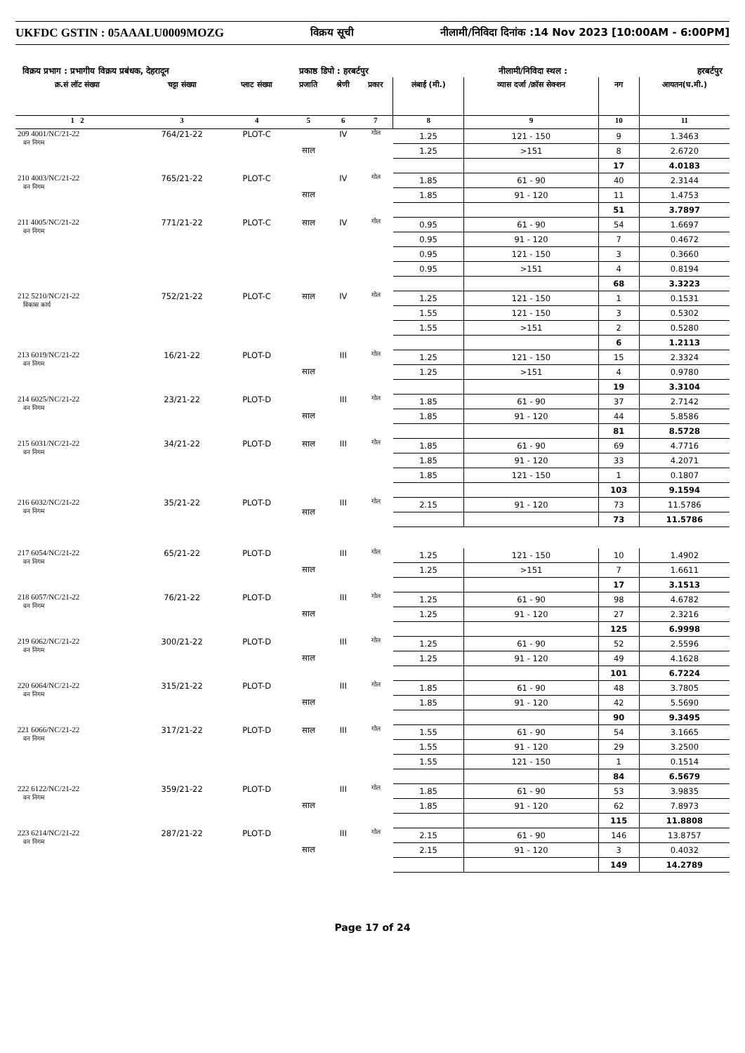UKFDC GSTIN : 05AAALU0009MOZG विक्रय सूची नीलामी/निविदा दिनांक :14 Nov 2023 [10:00AM - 6:00PM]
विक्रय प्रभाग : प्रभागीय विक्रय प्रबंधक, देहरादून प्रकाष्ठ डिपो : हरबर्टपुर नीलामी/निविदा स्थल : हरबर्टपुर
| क्र.सं लॉट संख्या | चट्टा संख्या | प्लाट संख्या | प्रजाति | श्रेणी | प्रकार | लंबाई (मी.) | व्यास दर्जा /क्रॉस सेक्शन | नग | आयतन(घ.मी.) |
| --- | --- | --- | --- | --- | --- | --- | --- | --- | --- |
| 1 2 | 3 | 4 | 5 | 6 | 7 | 8 | 9 | 10 | 11 |
| 209 4001/NC/21-22 वन निगम | 764/21-22 | PLOT-C | साल | IV | गोल | 1.25 | 121 - 150 | 9 | 1.3463 |
| | | | | | | 1.25 | >151 | 8 | 2.6720 |
| | | | | | | | | 17 | 4.0183 |
| 210 4003/NC/21-22 वन निगम | 765/21-22 | PLOT-C | साल | IV | गोल | 1.85 | 61 - 90 | 40 | 2.3144 |
| | | | | | | 1.85 | 91 - 120 | 11 | 1.4753 |
| | | | | | | | | 51 | 3.7897 |
| 211 4005/NC/21-22 वन निगम | 771/21-22 | PLOT-C | साल | IV | गोल | 0.95 | 61 - 90 | 54 | 1.6697 |
| | | | | | | 0.95 | 91 - 120 | 7 | 0.4672 |
| | | | | | | 0.95 | 121 - 150 | 3 | 0.3660 |
| | | | | | | 0.95 | >151 | 4 | 0.8194 |
| | | | | | | | | 68 | 3.3223 |
| 212 5210/NC/21-22 विकास कार्य | 752/21-22 | PLOT-C | साल | IV | गोल | 1.25 | 121 - 150 | 1 | 0.1531 |
| | | | | | | 1.55 | 121 - 150 | 3 | 0.5302 |
| | | | | | | 1.55 | >151 | 2 | 0.5280 |
| | | | | | | | | 6 | 1.2113 |
| 213 6019/NC/21-22 वन निगम | 16/21-22 | PLOT-D | साल | III | गोल | 1.25 | 121 - 150 | 15 | 2.3324 |
| | | | | | | 1.25 | >151 | 4 | 0.9780 |
| | | | | | | | | 19 | 3.3104 |
| 214 6025/NC/21-22 वन निगम | 23/21-22 | PLOT-D | साल | III | गोल | 1.85 | 61 - 90 | 37 | 2.7142 |
| | | | | | | 1.85 | 91 - 120 | 44 | 5.8586 |
| | | | | | | | | 81 | 8.5728 |
| 215 6031/NC/21-22 वन निगम | 34/21-22 | PLOT-D | साल | III | गोल | 1.85 | 61 - 90 | 69 | 4.7716 |
| | | | | | | 1.85 | 91 - 120 | 33 | 4.2071 |
| | | | | | | 1.85 | 121 - 150 | 1 | 0.1807 |
| | | | | | | | | 103 | 9.1594 |
| 216 6032/NC/21-22 वन निगम | 35/21-22 | PLOT-D | साल | III | गोल | 2.15 | 91 - 120 | 73 | 11.5786 |
| | | | | | | | | 73 | 11.5786 |
| 217 6054/NC/21-22 वन निगम | 65/21-22 | PLOT-D | साल | III | गोल | 1.25 | 121 - 150 | 10 | 1.4902 |
| | | | | | | 1.25 | >151 | 7 | 1.6611 |
| | | | | | | | | 17 | 3.1513 |
| 218 6057/NC/21-22 वन निगम | 76/21-22 | PLOT-D | साल | III | गोल | 1.25 | 61 - 90 | 98 | 4.6782 |
| | | | | | | 1.25 | 91 - 120 | 27 | 2.3216 |
| | | | | | | | | 125 | 6.9998 |
| 219 6062/NC/21-22 वन निगम | 300/21-22 | PLOT-D | साल | III | गोल | 1.25 | 61 - 90 | 52 | 2.5596 |
| | | | | | | 1.25 | 91 - 120 | 49 | 4.1628 |
| | | | | | | | | 101 | 6.7224 |
| 220 6064/NC/21-22 वन निगम | 315/21-22 | PLOT-D | साल | III | गोल | 1.85 | 61 - 90 | 48 | 3.7805 |
| | | | | | | 1.85 | 91 - 120 | 42 | 5.5690 |
| | | | | | | | | 90 | 9.3495 |
| 221 6066/NC/21-22 वन निगम | 317/21-22 | PLOT-D | साल | III | गोल | 1.55 | 61 - 90 | 54 | 3.1665 |
| | | | | | | 1.55 | 91 - 120 | 29 | 3.2500 |
| | | | | | | 1.55 | 121 - 150 | 1 | 0.1514 |
| | | | | | | | | 84 | 6.5679 |
| 222 6122/NC/21-22 वन निगम | 359/21-22 | PLOT-D | साल | III | गोल | 1.85 | 61 - 90 | 53 | 3.9835 |
| | | | | | | 1.85 | 91 - 120 | 62 | 7.8973 |
| | | | | | | | | 115 | 11.8808 |
| 223 6214/NC/21-22 वन निगम | 287/21-22 | PLOT-D | साल | III | गोल | 2.15 | 61 - 90 | 146 | 13.8757 |
| | | | | | | 2.15 | 91 - 120 | 3 | 0.4032 |
| | | | | | | | | 149 | 14.2789 |
Page 17 of 24